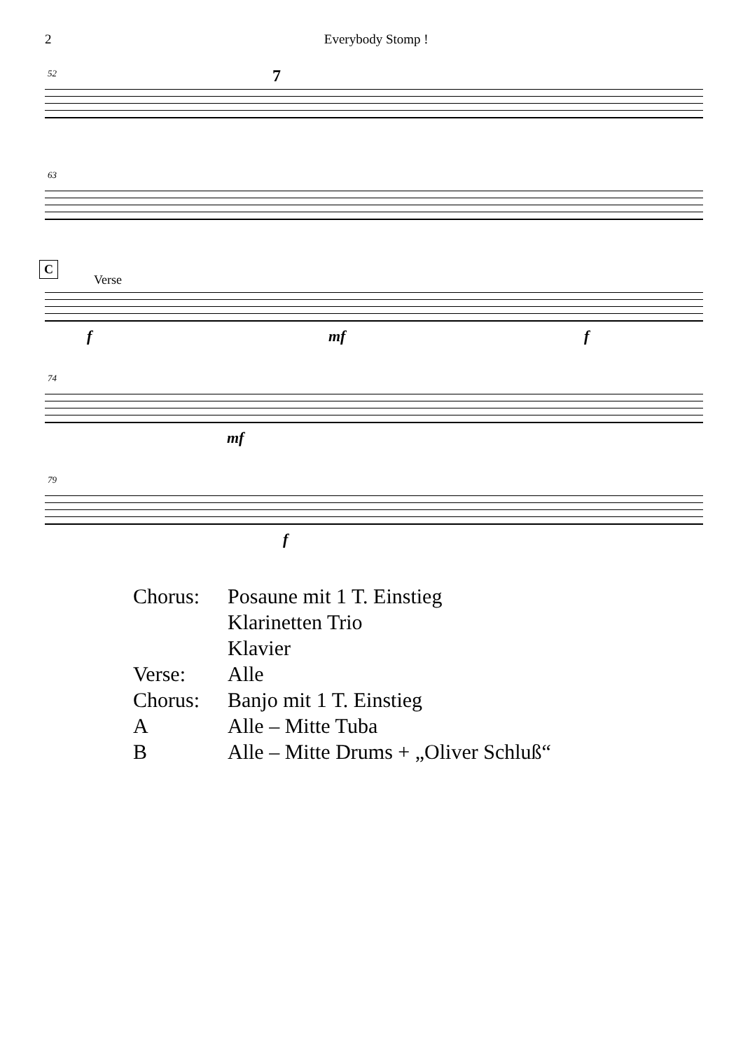2 Everybody Stomp !
52 7
63
C
Verse
f mf f
74
mf
79
f
| Chorus: | Posaune mit 1 T. Einstieg |
| | Klarinetten Trio |
| | Klavier |
| Verse: | Alle |
| Chorus: | Banjo mit 1 T. Einstieg |
| A | Alle – Mitte Tuba |
| B | Alle – Mitte Drums + „Oliver Schluß“ |